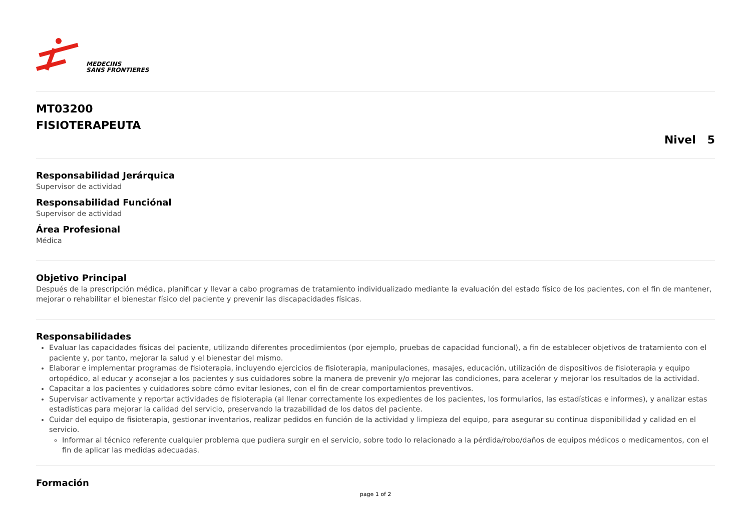MEDECINS
SANS FRONTIERES
MT03200
FISIOTERAPEUTA
Nivel 5
Responsabilidad Jerárquica
Supervisor de actividad
Responsabilidad Funciónal
Supervisor de actividad
Área Profesional
Médica
Objetivo Principal
Después de la prescripción médica, planificar y llevar a cabo programas de tratamiento individualizado mediante la evaluación del estado físico de los pacientes, con el fin de mantener, mejorar o rehabilitar el bienestar físico del paciente y prevenir las discapacidades físicas.
Responsabilidades
Evaluar las capacidades físicas del paciente, utilizando diferentes procedimientos (por ejemplo, pruebas de capacidad funcional), a fin de establecer objetivos de tratamiento con el paciente y, por tanto, mejorar la salud y el bienestar del mismo.
Elaborar e implementar programas de fisioterapia, incluyendo ejercicios de fisioterapia, manipulaciones, masajes, educación, utilización de dispositivos de fisioterapia y equipo ortopédico, al educar y aconsejar a los pacientes y sus cuidadores sobre la manera de prevenir y/o mejorar las condiciones, para acelerar y mejorar los resultados de la actividad.
Capacitar a los pacientes y cuidadores sobre cómo evitar lesiones, con el fin de crear comportamientos preventivos.
Supervisar activamente y reportar actividades de fisioterapia (al llenar correctamente los expedientes de los pacientes, los formularios, las estadísticas e informes), y analizar estas estadísticas para mejorar la calidad del servicio, preservando la trazabilidad de los datos del paciente.
Cuidar del equipo de fisioterapia, gestionar inventarios, realizar pedidos en función de la actividad y limpieza del equipo, para asegurar su continua disponibilidad y calidad en el servicio.
Informar al técnico referente cualquier problema que pudiera surgir en el servicio, sobre todo lo relacionado a la pérdida/robo/daños de equipos médicos o medicamentos, con el fin de aplicar las medidas adecuadas.
Formación
page 1 of 2